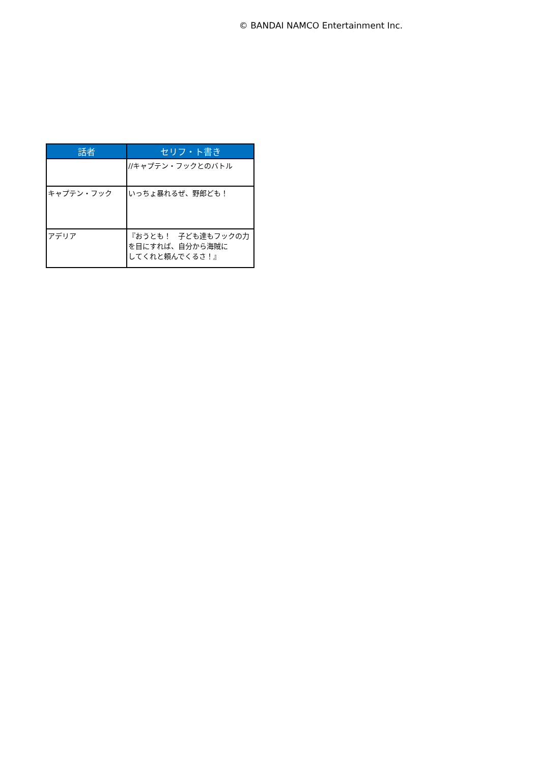© BANDAI NAMCO Entertainment Inc.
| 話者 | セリフ・ト書き |
| --- | --- |
| | //キャプテン・フックとのバトル |
| キャプテン・フック | いっちょ暴れるぜ、野郎ども！ |
| アデリア | 『おうとも！ 子ども達もフックの力を目にすれば、自分から海賊に してくれと頼んでくるさ！』 |